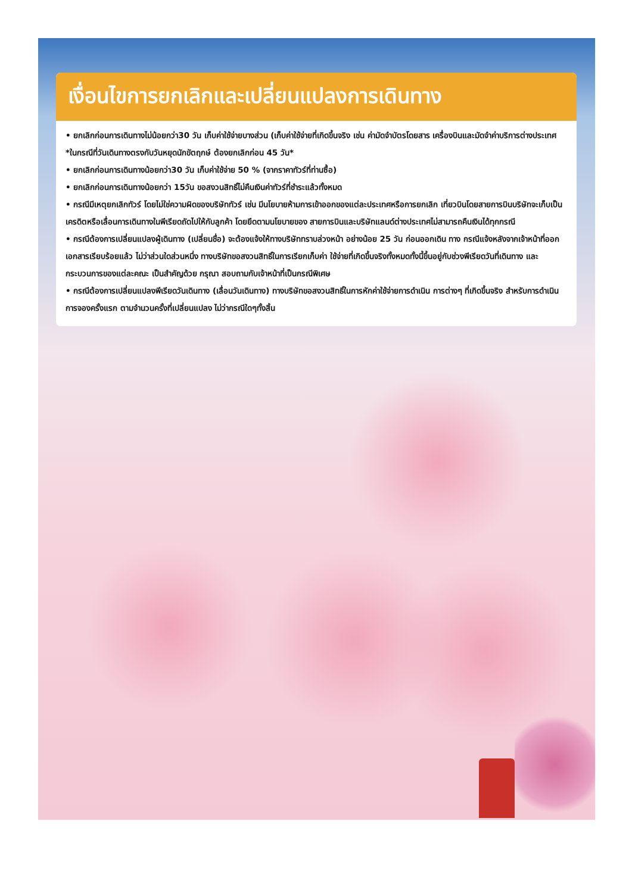เงื่อนไขการยกเลิกและเปลี่ยนแปลงการเดินทาง
• ยกเลิกก่อนการเดินทางไม่น้อยกว่า30 วัน เก็บค่าใช้จ่ายบางส่วน (เก็บค่าใช้จ่ายที่เกิดขึ้นจริง เช่น ค่ามัดจำบัตรโดยสาร เครื่องบินและมัดจำค่าบริการต่างประเทศ *ในกรณีที่วันเดินทางตรงกับวันหยุดนักขัตฤกษ์ ต้องยกเลิกก่อน 45 วัน*
• ยกเลิกก่อนการเดินทางน้อยกว่า30 วัน เก็บค่าใช้จ่าย 50 % (จากราคาทัวร์ที่ท่านซื้อ)
• ยกเลิกก่อนการเดินทางน้อยกว่า 15วัน ขอสงวนสิทธิ์ไม่คืนเงินค่าทัวร์ที่ชำระแล้วทั้งหมด
• กรณีมีเหตุยกเลิกทัวร์ โดยไม่ใช่ความผิดของบริษัททัวร์ เช่น มีนโยบายห้ามการเข้าออกของแต่ละประเทศหรือการยกเลิก เที่ยวบินโดยสายการบินบริษัทจะเก็บเป็นเครดิตหรือเลื่อนการเดินทางในพีเรียดถัดไปให้กับลูกค้า โดยยึดตามนโยบายของ สายการบินและบริษัทแลนด์ต่างประเทศไม่สามารถคืนเงินได้ทุกกรณี
• กรณีต้องการเปลี่ยนแปลงผู้เดินทาง (เปลี่ยนชื่อ) จะต้องแจ้งให้ทางบริษัททราบล่วงหน้า อย่างน้อย 25 วัน ก่อนออกเดิน ทาง กรณีแจ้งหลังจากเจ้าหน้าที่ออกเอกสารเรียบร้อยแล้ว ไม่ว่าส่วนใดส่วนหนึ่ง ทางบริษัทขอสงวนสิทธิ์ในการเรียกเก็บค่า ใช้จ่ายที่เกิดขึ้นจริงทั้งหมดทั้งนี้ขึ้นอยู่กับช่วงพีเรียดวันที่เดินทาง และกระบวนการของแต่ละคณะ เป็นสำคัญด้วย กรุณา สอบถามกับเจ้าหน้าที่เป็นกรณีพิเศษ
• กรณีต้องการเปลี่ยนแปลงพีเรียดวันเดินทาง (เลื่อนวันเดินทาง) ทางบริษัทขอสงวนสิทธิ์ในการหักค่าใช้จ่ายการดำเนิน การต่างๆ ที่เกิดขึ้นจริง สำหรับการดำเนินการจองครั้งแรก ตามจำนวนครั้งที่เปลี่ยนแปลง ไม่ว่ากรณีใดๆทั้งสิ้น